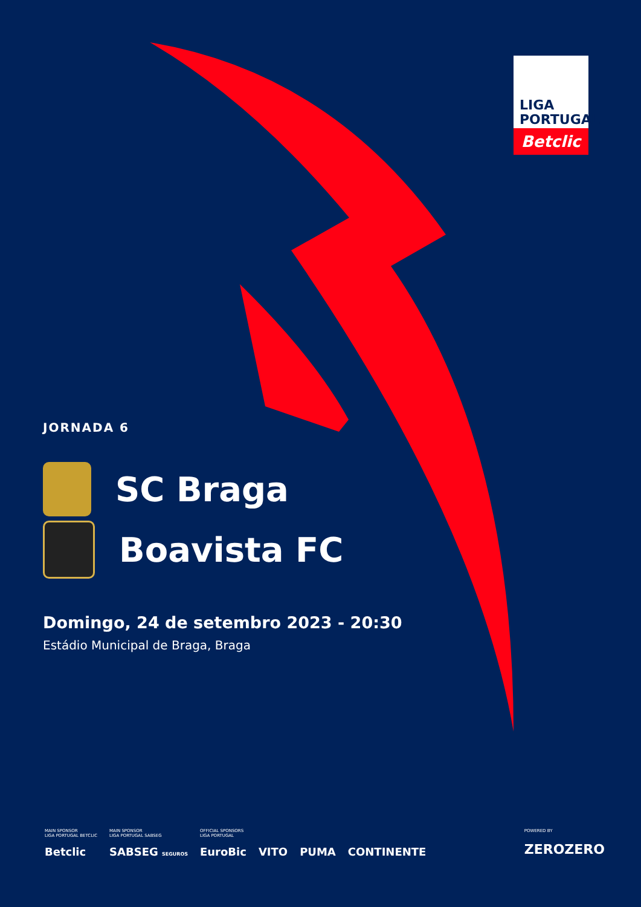LIGA
PORTUGAL
Betclic
JORNADA 6
SC Braga
Boavista FC
Domingo, 24 de setembro 2023 - 20:30
Estádio Municipal de Braga, Braga
MAIN SPONSOR
LIGA PORTUGAL BETCLIC
Betclic
MAIN SPONSOR
LIGA PORTUGAL SABSEG
SABSEG SEGUROS
OFFICIAL SPONSORS
LIGA PORTUGAL
EuroBic
VITO
PUMA
CONTINENTE
POWERED BY
ZEROZERO